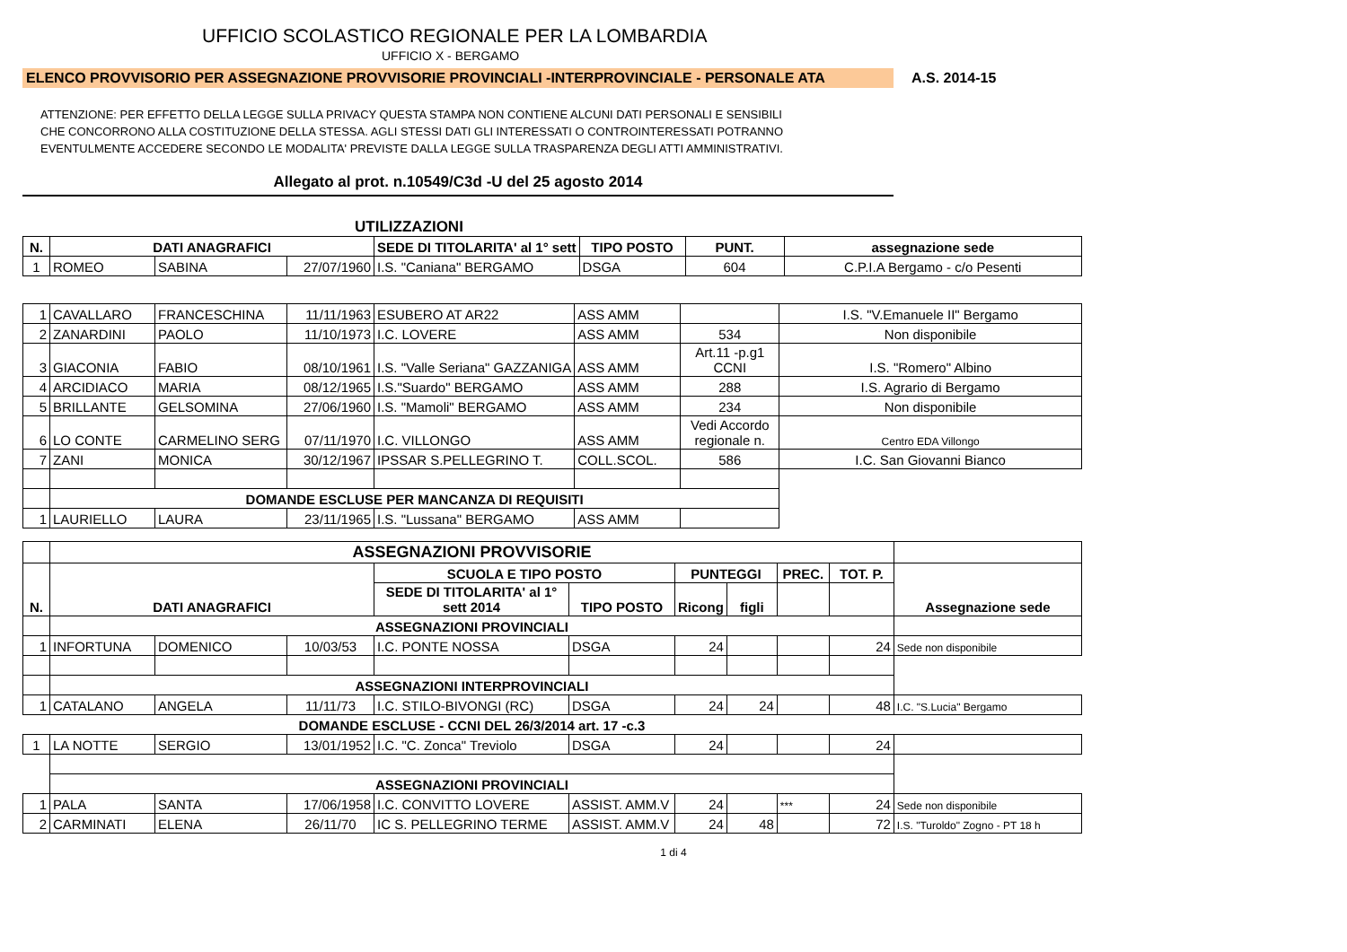UFFICIO SCOLASTICO REGIONALE PER LA LOMBARDIA
UFFICIO X - BERGAMO
ELENCO PROVVISORIO PER ASSEGNAZIONE PROVVISORIE PROVINCIALI -INTERPROVINCIALE - PERSONALE ATA A.S. 2014-15
ATTENZIONE: PER EFFETTO DELLA LEGGE SULLA PRIVACY QUESTA STAMPA NON CONTIENE ALCUNI DATI PERSONALI E SENSIBILI
CHE CONCORRONO ALLA COSTITUZIONE DELLA STESSA. AGLI STESSI DATI GLI INTERESSATI O CONTROINTERESSATI POTRANNO
EVENTULMENTE ACCEDERE SECONDO LE MODALITA' PREVISTE DALLA LEGGE SULLA TRASPARENZA DEGLI ATTI AMMINISTRATIVI.
Allegato al prot. n.10549/C3d -U del 25 agosto 2014
UTILIZZAZIONI
| N. | DATI ANAGRAFICI | | | SEDE DI TITOLARITA' al 1° sett | TIPO POSTO | PUNT. | assegnazione sede |
| --- | --- | --- | --- | --- | --- | --- | --- |
| 1 | ROMEO | SABINA | 27/07/1960 | I.S. "Caniana" BERGAMO | DSGA | 604 | C.P.I.A Bergamo - c/o Pesenti |
| 1 | CAVALLARO | FRANCESCHINA | 11/11/1963 | ESUBERO AT AR22 | ASS AMM | | I.S. "V.Emanuele II" Bergamo |
| 2 | ZANARDINI | PAOLO | 11/10/1973 | I.C. LOVERE | ASS AMM | 534 | Non disponibile |
| 3 | GIACONIA | FABIO | 08/10/1961 | I.S. "Valle Seriana" GAZZANIGA | ASS AMM | Art.11 -p.g1 CCNI | I.S. "Romero" Albino |
| 4 | ARCIDIACO | MARIA | 08/12/1965 | I.S."Suardo" BERGAMO | ASS AMM | 288 | I.S. Agrario di Bergamo |
| 5 | BRILLANTE | GELSOMINA | 27/06/1960 | I.S. "Mamoli" BERGAMO | ASS AMM | 234 | Non disponibile |
| 6 | LO CONTE | CARMELINO SERG | 07/11/1970 | I.C. VILLONGO | ASS AMM | Vedi Accordo regionale n. | Centro EDA Villongo |
| 7 | ZANI | MONICA | 30/12/1967 | IPSSAR S.PELLEGRINO T. | COLL.SCOL. | 586 | I.C. San Giovanni Bianco |
| | DOMANDE ESCLUSE PER MANCANZA DI REQUISITI | | | | | | |
| 1 | LAURIELLO | LAURA | 23/11/1965 | I.S. "Lussana" BERGAMO | ASS AMM | | |
| | ASSEGNAZIONI PROVVISORIE | | | | | | | | | |
| N. | DATI ANAGRAFICI | | | SCUOLA E TIPO POSTO | | PUNTEGGI | | PREC. | TOT. P. | Assegnazione sede |
| | | | | SEDE DI TITOLARITA' al 1° sett 2014 | TIPO POSTO | Ricong | figli | | | |
| | ASSEGNAZIONI PROVINCIALI | | | | | | | | | |
| 1 | INFORTUNA | DOMENICO | 10/03/53 | I.C. PONTE NOSSA | DSGA | 24 | | | 24 | Sede non disponibile |
| | ASSEGNAZIONI INTERPROVINCIALI | | | | | | | | | |
| 1 | CATALANO | ANGELA | 11/11/73 | I.C. STILO-BIVONGI (RC) | DSGA | 24 | 24 | | 48 | I.C. "S.Lucia" Bergamo |
| | DOMANDE ESCLUSE - CCNI DEL 26/3/2014 art. 17 -c.3 | | | | | | | | | |
| 1 | LA NOTTE | SERGIO | 13/01/1952 | I.C. "C. Zonca" Treviolo | DSGA | 24 | | | 24 | |
| | ASSEGNAZIONI PROVINCIALI | | | | | | | | | |
| 1 | PALA | SANTA | 17/06/1958 | I.C. CONVITTO LOVERE | ASSIST. AMM.V | 24 | | *** | 24 | Sede non disponibile |
| 2 | CARMINATI | ELENA | 26/11/70 | IC S. PELLEGRINO TERME | ASSIST. AMM.V | 24 | 48 | | 72 | I.S. "Turoldo" Zogno - PT 18 h |
1 di 4